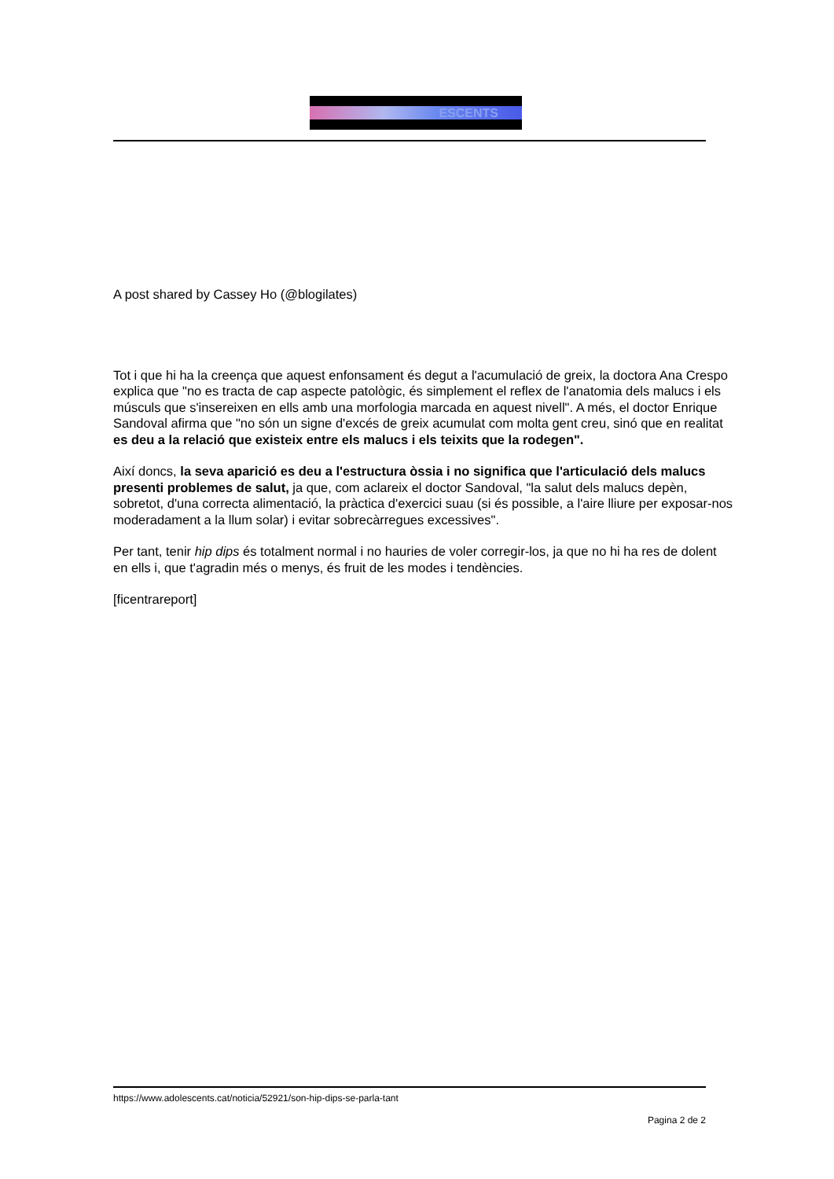ESCENTS
A post shared by Cassey Ho (@blogilates)
Tot i que hi ha la creença que aquest enfonsament és degut a l'acumulació de greix, la doctora Ana Crespo explica que "no es tracta de cap aspecte patològic, és simplement el reflex de l'anatomia dels malucs i els músculs que s'insereixen en ells amb una morfologia marcada en aquest nivell". A més, el doctor Enrique Sandoval afirma que "no són un signe d'excés de greix acumulat com molta gent creu, sinó que en realitat es deu a la relació que existeix entre els malucs i els teixits que la rodegen".
Així doncs, la seva aparició es deu a l'estructura òssia i no significa que l'articulació dels malucs presenti problemes de salut, ja que, com aclareix el doctor Sandoval, "la salut dels malucs depèn, sobretot, d'una correcta alimentació, la pràctica d'exercici suau (si és possible, a l'aire lliure per exposar-nos moderadament a la llum solar) i evitar sobrecàrregues excessives".
Per tant, tenir hip dips és totalment normal i no hauries de voler corregir-los, ja que no hi ha res de dolent en ells i, que t'agradin més o menys, és fruit de les modes i tendències.
[ficentrareport]
https://www.adolescents.cat/noticia/52921/son-hip-dips-se-parla-tant
Pagina 2 de 2